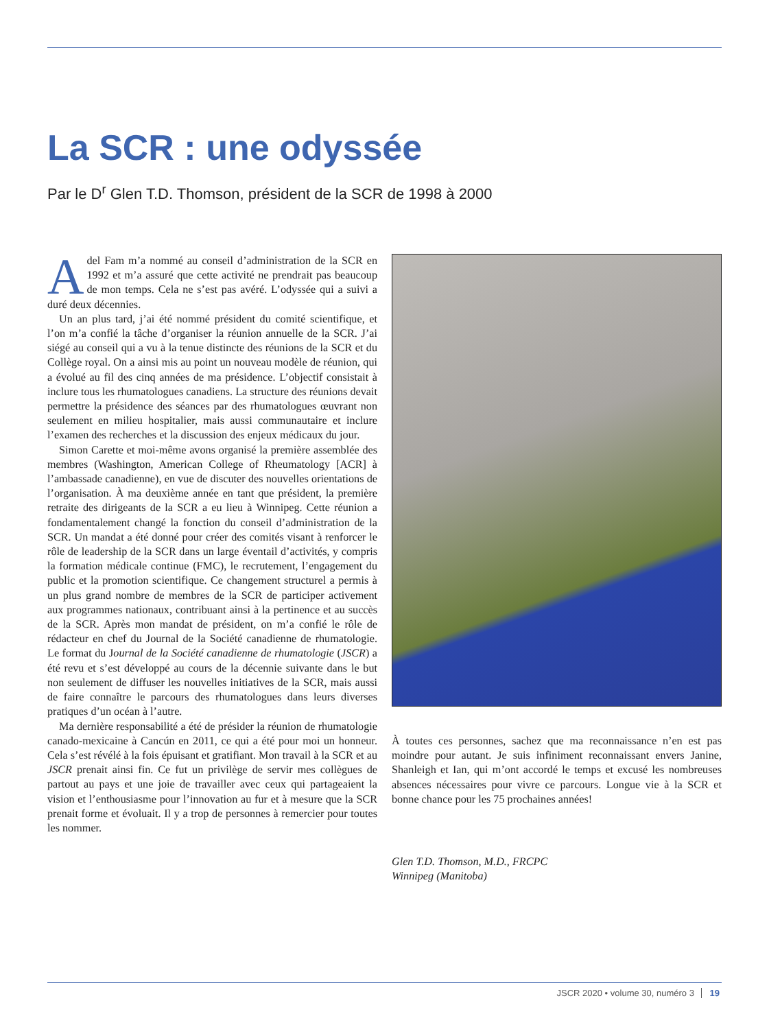La SCR : une odyssée
Par le D<sup>r</sup> Glen T.D. Thomson, président de la SCR de 1998 à 2000
Adel Fam m’a nommé au conseil d’administration de la SCR en 1992 et m’a assuré que cette activité ne prendrait pas beaucoup de mon temps. Cela ne s’est pas avéré. L’odyssée qui a suivi a duré deux décennies.
Un an plus tard, j’ai été nommé président du comité scientifique, et l’on m’a confié la tâche d’organiser la réunion annuelle de la SCR. J’ai siégé au conseil qui a vu à la tenue distincte des réunions de la SCR et du Collège royal. On a ainsi mis au point un nouveau modèle de réunion, qui a évolué au fil des cinq années de ma présidence. L’objectif consistait à inclure tous les rhumatologues canadiens. La structure des réunions devait permettre la présidence des séances par des rhumatologues œuvrant non seulement en milieu hospitalier, mais aussi communautaire et inclure l’examen des recherches et la discussion des enjeux médicaux du jour.
Simon Carette et moi-même avons organisé la première assemblée des membres (Washington, American College of Rheumatology [ACR] à l’ambassade canadienne), en vue de discuter des nouvelles orientations de l’organisation. À ma deuxième année en tant que président, la première retraite des dirigeants de la SCR a eu lieu à Winnipeg. Cette réunion a fondamentalement changé la fonction du conseil d’administration de la SCR. Un mandat a été donné pour créer des comités visant à renforcer le rôle de leadership de la SCR dans un large éventail d’activités, y compris la formation médicale continue (FMC), le recrutement, l’engagement du public et la promotion scientifique. Ce changement structurel a permis à un plus grand nombre de membres de la SCR de participer activement aux programmes nationaux, contribuant ainsi à la pertinence et au succès de la SCR. Après mon mandat de président, on m’a confié le rôle de rédacteur en chef du Journal de la Société canadienne de rhumatologie. Le format du Journal de la Société canadienne de rhumatologie (JSCR) a été revu et s’est développé au cours de la décennie suivante dans le but non seulement de diffuser les nouvelles initiatives de la SCR, mais aussi de faire connaître le parcours des rhumatologues dans leurs diverses pratiques d’un océan à l’autre.
Ma dernière responsabilité a été de présider la réunion de rhumatologie canado-mexicaine à Cancún en 2011, ce qui a été pour moi un honneur. Cela s’est révélé à la fois épuisant et gratifiant. Mon travail à la SCR et au JSCR prenait ainsi fin. Ce fut un privilège de servir mes collègues de partout au pays et une joie de travailler avec ceux qui partageaient la vision et l’enthousiasme pour l’innovation au fur et à mesure que la SCR prenait forme et évoluait. Il y a trop de personnes à remercier pour toutes les nommer.
À toutes ces personnes, sachez que ma reconnaissance n’en est pas moindre pour autant. Je suis infiniment reconnaissant envers Janine, Shanleigh et Ian, qui m’ont accordé le temps et excusé les nombreuses absences nécessaires pour vivre ce parcours. Longue vie à la SCR et bonne chance pour les 75 prochaines années!
Glen T.D. Thomson, M.D., FRCPC
Winnipeg (Manitoba)
JSCR 2020 • volume 30, numéro 3 19